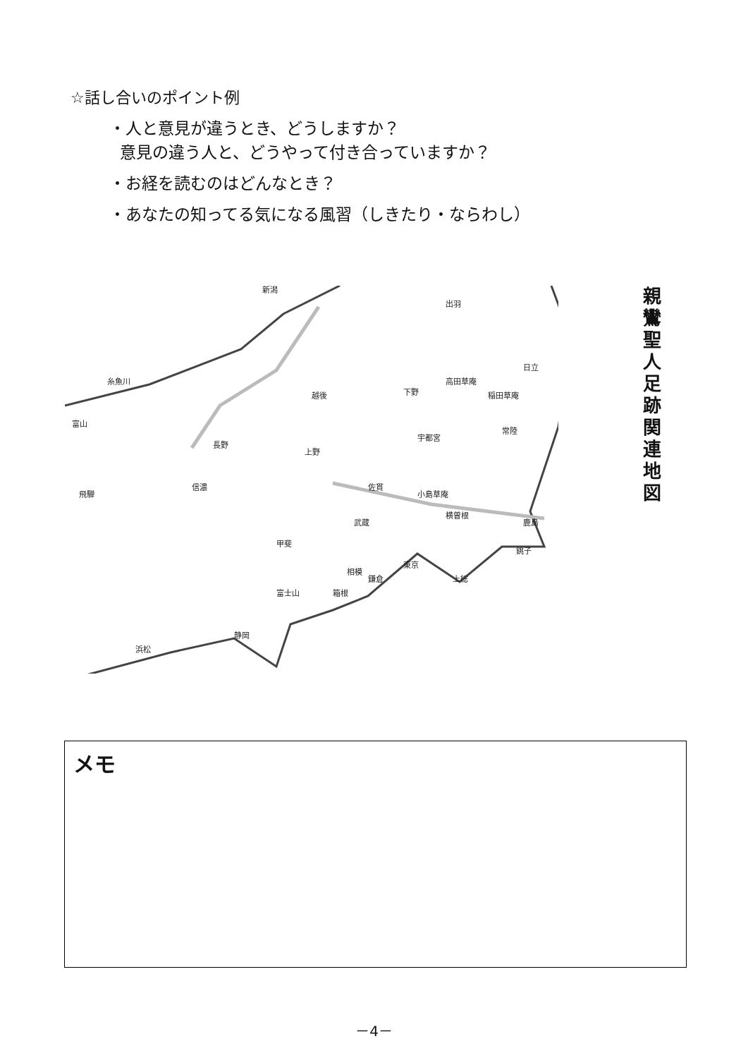☆話し合いのポイント例
・人と意見が違うとき、どうしますか？
意見の違う人と、どうやって付き合っていますか？
・お経を読むのはどんなとき？
・あなたの知ってる気になる風習（しきたり・ならわし）
越後
下野
常陸
上野
信濃
武蔵
甲斐
相模
上総
小島草庵
佐貫
横曽根
糸魚川
富山
長野
宇都宮
東京
出羽
日立
鎌倉
富士山
箱根
静岡
浜松
新潟
高田草庵
稲田草庵
鹿島
銚子
飛騨
親鸞聖人足跡関連地図
メモ
－4－